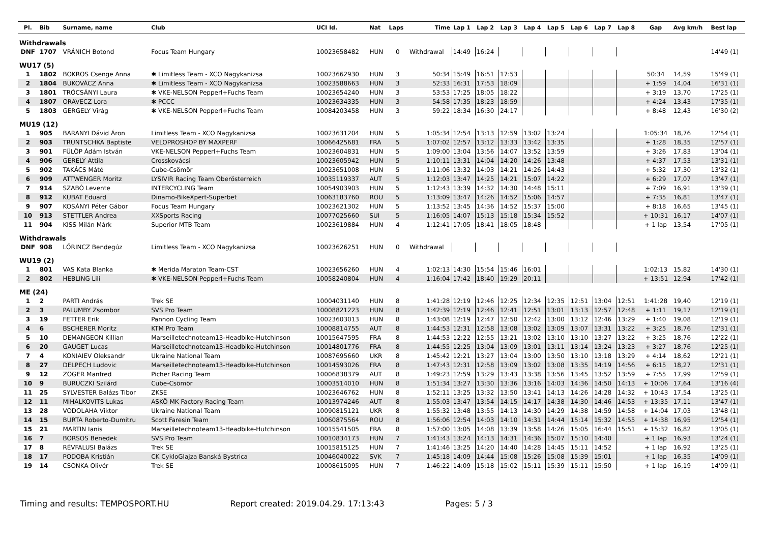| Pl. | Bib | Surname, name | Club | UCI Id. | Nat | Laps | Time | Lap 1 | Lap 2 | Lap 3 | Lap 4 | Lap 5 | Lap 6 | Lap 7 | Lap 8 | Gap | Avg km/h | Best lap |
| --- | --- | --- | --- | --- | --- | --- | --- | --- | --- | --- | --- | --- | --- | --- | --- | --- | --- | --- |
| Withdrawals | | | | | | | | | | | | | | | | | | |
| DNF | 1707 | VRÁNICH Botond | Focus Team Hungary | 10023658482 | HUN | 0 | Withdrawal | 14:49 | 16:24 | | | | | | | | | 14'49 (1) |
| WU17 (5) | | | | | | | | | | | | | | | | | | |
| 1 | 1802 | BOKROS Csenge Anna | ✱ Limitless Team - XCO Nagykanizsa | 10023662930 | HUN | 3 | 50:34 | 15:49 | 16:51 | 17:53 | | | | | | 50:34 | 14,59 | 15'49 (1) |
| 2 | 1804 | BUKOVÁCZ Anna | ✱ Limitless Team - XCO Nagykanizsa | 10023588663 | HUN | 3 | 52:33 | 16:31 | 17:53 | 18:09 | | | | | | + 1:59 | 14,04 | 16'31 (1) |
| 3 | 1801 | TRÓCSÁNYI Laura | ✱ VKE-NELSON Pepperl+Fuchs Team | 10023654240 | HUN | 3 | 53:53 | 17:25 | 18:05 | 18:22 | | | | | | + 3:19 | 13,70 | 17'25 (1) |
| 4 | 1807 | ORAVECZ Lora | ✱ PCCC | 10023634335 | HUN | 3 | 54:58 | 17:35 | 18:23 | 18:59 | | | | | | + 4:24 | 13,43 | 17'35 (1) |
| 5 | 1803 | GERGELY Virág | ✱ VKE-NELSON Pepperl+Fuchs Team | 10084203458 | HUN | 3 | 59:22 | 18:34 | 16:30 | 24:17 | | | | | | + 8:48 | 12,43 | 16'30 (2) |
| MU19 (12) | | | | | | | | | | | | | | | | | | |
| 1 | 905 | BARANYI Dávid Áron | Limitless Team - XCO Nagykanizsa | 10023631204 | HUN | 5 | 1:05:34 | 12:54 | 13:13 | 12:59 | 13:02 | 13:24 | | | | 1:05:34 | 18,76 | 12'54 (1) |
| 2 | 903 | TRUNTSCHKA Baptiste | VELOPROSHOP BY MAXPERF | 10066425681 | FRA | 5 | 1:07:02 | 12:57 | 13:12 | 13:33 | 13:42 | 13:35 | | | | + 1:28 | 18,35 | 12'57 (1) |
| 3 | 901 | FÜLÖP Ádám István | VKE-NELSON Pepperl+Fuchs Team | 10023604831 | HUN | 5 | 1:09:00 | 13:04 | 13:56 | 14:07 | 13:52 | 13:59 | | | | + 3:26 | 17,83 | 13'04 (1) |
| 4 | 906 | GERELY Attila | Crosskovácsi | 10023605942 | HUN | 5 | 1:10:11 | 13:31 | 14:04 | 14:20 | 14:26 | 13:48 | | | | + 4:37 | 17,53 | 13'31 (1) |
| 5 | 902 | TAKÁCS Máté | Cube-Csömör | 10023651008 | HUN | 5 | 1:11:06 | 13:32 | 14:03 | 14:21 | 14:26 | 14:43 | | | | + 5:32 | 17,30 | 13'32 (1) |
| 6 | 909 | ATTWENGER Moritz | LYSIVIR Racing Team Oberösterreich | 10035119337 | AUT | 5 | 1:12:03 | 13:47 | 14:25 | 14:21 | 15:07 | 14:22 | | | | + 6:29 | 17,07 | 13'47 (1) |
| 7 | 914 | SZABÓ Levente | INTERCYCLING Team | 10054903903 | HUN | 5 | 1:12:43 | 13:39 | 14:32 | 14:30 | 14:48 | 15:11 | | | | + 7:09 | 16,91 | 13'39 (1) |
| 8 | 912 | KUBAT Eduard | Dinamo-BikeXpert-Superbet | 10063183760 | ROU | 5 | 1:13:09 | 13:47 | 14:26 | 14:52 | 15:06 | 14:57 | | | | + 7:35 | 16,81 | 13'47 (1) |
| 9 | 907 | KOSÁNYI Péter Gábor | Focus Team Hungary | 10023621302 | HUN | 5 | 1:13:52 | 13:45 | 14:36 | 14:52 | 15:37 | 15:00 | | | | + 8:18 | 16,65 | 13'45 (1) |
| 10 | 913 | STETTLER Andrea | XXSports Racing | 10077025660 | SUI | 5 | 1:16:05 | 14:07 | 15:13 | 15:18 | 15:34 | 15:52 | | | | + 10:31 | 16,17 | 14'07 (1) |
| 11 | 904 | KISS Milán Márk | Superior MTB Team | 10023619884 | HUN | 4 | 1:12:41 | 17:05 | 18:41 | 18:05 | 18:48 | | | | | + 1 lap | 13,54 | 17'05 (1) |
| Withdrawals | | | | | | | | | | | | | | | | | | |
| DNF | 908 | LŐRINCZ Bendegúz | Limitless Team - XCO Nagykanizsa | 10023626251 | HUN | 0 | Withdrawal | | | | | | | | | | | |
| WU19 (2) | | | | | | | | | | | | | | | | | | |
| 1 | 801 | VAS Kata Blanka | ✱ Merida Maraton Team-CST | 10023656260 | HUN | 4 | 1:02:13 | 14:30 | 15:54 | 15:46 | 16:01 | | | | | 1:02:13 | 15,82 | 14'30 (1) |
| 2 | 802 | HEBLING Lili | ✱ VKE-NELSON Pepperl+Fuchs Team | 10058240804 | HUN | 4 | 1:16:04 | 17:42 | 18:40 | 19:29 | 20:11 | | | | | + 13:51 | 12,94 | 17'42 (1) |
| ME (24) | | | | | | | | | | | | | | | | | | |
| 1 | 2 | PARTI András | Trek SE | 10004031140 | HUN | 8 | 1:41:28 | 12:19 | 12:46 | 12:25 | 12:34 | 12:35 | 12:51 | 13:04 | 12:51 | 1:41:28 | 19,40 | 12'19 (1) |
| 2 | 3 | PALUMBY Zsombor | SVS Pro Team | 10008821223 | HUN | 8 | 1:42:39 | 12:19 | 12:46 | 12:41 | 12:51 | 13:01 | 13:13 | 12:57 | 12:48 | + 1:11 | 19,17 | 12'19 (1) |
| 3 | 19 | FETTER Erik | Pannon Cycling Team | 10023603013 | HUN | 8 | 1:43:08 | 12:19 | 12:47 | 12:50 | 12:42 | 13:00 | 13:12 | 12:46 | 13:29 | + 1:40 | 19,08 | 12'19 (1) |
| 4 | 6 | BSCHERER Moritz | KTM Pro Team | 10008814755 | AUT | 8 | 1:44:53 | 12:31 | 12:58 | 13:08 | 13:02 | 13:09 | 13:07 | 13:31 | 13:22 | + 3:25 | 18,76 | 12'31 (1) |
| 5 | 10 | DEMANGEON Killian | Marseilletechnoteam13-Headbike-Hutchinson | 10015647595 | FRA | 8 | 1:44:53 | 12:22 | 12:55 | 13:21 | 13:02 | 13:10 | 13:10 | 13:27 | 13:22 | + 3:25 | 18,76 | 12'22 (1) |
| 6 | 20 | GAUGET Lucas | Marseilletechnoteam13-Headbike-Hutchinson | 10014801776 | FRA | 8 | 1:44:55 | 12:25 | 13:04 | 13:09 | 13:01 | 13:11 | 13:14 | 13:24 | 13:23 | + 3:27 | 18,76 | 12'25 (1) |
| 7 | 4 | KONIAIEV Oleksandr | Ukraine National Team | 10087695660 | UKR | 8 | 1:45:42 | 12:21 | 13:27 | 13:04 | 13:00 | 13:50 | 13:10 | 13:18 | 13:29 | + 4:14 | 18,62 | 12'21 (1) |
| 8 | 27 | DELPECH Ludovic | Marseilletechnoteam13-Headbike-Hutchinson | 10014593026 | FRA | 8 | 1:47:43 | 12:31 | 12:58 | 13:09 | 13:02 | 13:08 | 13:35 | 14:19 | 14:56 | + 6:15 | 18,27 | 12'31 (1) |
| 9 | 12 | ZÖGER Manfred | Picher Racing Team | 10006838379 | AUT | 8 | 1:49:23 | 12:59 | 13:29 | 13:43 | 13:38 | 13:56 | 13:45 | 13:52 | 13:59 | + 7:55 | 17,99 | 12'59 (1) |
| 10 | 9 | BURUCZKI Szilárd | Cube-Csömör | 10003514010 | HUN | 8 | 1:51:34 | 13:27 | 13:30 | 13:36 | 13:16 | 14:03 | 14:36 | 14:50 | 14:13 | + 10:06 | 17,64 | 13'16 (4) |
| 11 | 25 | SYLVESTER Balázs Tibor | ZKSE | 10023646762 | HUN | 8 | 1:52:11 | 13:25 | 13:32 | 13:50 | 13:41 | 14:13 | 14:26 | 14:28 | 14:32 | + 10:43 | 17,54 | 13'25 (1) |
| 12 | 11 | MIHALKOVITS Lukas | ASKÖ MK Factory Racing Team | 10013974246 | AUT | 8 | 1:55:03 | 13:47 | 13:54 | 14:15 | 14:17 | 14:38 | 14:30 | 14:46 | 14:53 | + 13:35 | 17,11 | 13'47 (1) |
| 13 | 28 | VODOLAHA Viktor | Ukraine National Team | 10090815121 | UKR | 8 | 1:55:32 | 13:48 | 13:55 | 14:13 | 14:30 | 14:29 | 14:38 | 14:59 | 14:58 | + 14:04 | 17,03 | 13'48 (1) |
| 14 | 15 | BURTA Roberto-Dumitru | Scott Faresin Team | 10060875564 | ROU | 8 | 1:56:06 | 12:54 | 14:03 | 14:10 | 14:31 | 14:44 | 15:14 | 15:32 | 14:55 | + 14:38 | 16,95 | 12'54 (1) |
| 15 | 21 | MARTIN Ianis | Marseilletechnoteam13-Headbike-Hutchinson | 10015541505 | FRA | 8 | 1:57:00 | 13:05 | 14:08 | 13:39 | 13:58 | 14:26 | 15:05 | 16:44 | 15:51 | + 15:32 | 16,82 | 13'05 (1) |
| 16 | 7 | BORSOS Benedek | SVS Pro Team | 10010834173 | HUN | 7 | 1:41:43 | 13:24 | 14:13 | 14:31 | 14:36 | 15:07 | 15:10 | 14:40 | | + 1 lap | 16,93 | 13'24 (1) |
| 17 | 8 | RÉVFALUSI Balázs | Trek SE | 10015815125 | HUN | 7 | 1:41:46 | 13:25 | 14:20 | 14:40 | 14:28 | 14:45 | 15:11 | 14:52 | | + 1 lap | 16,92 | 13'25 (1) |
| 18 | 17 | PODOBA Kristián | CK CykloGlajza Banská Bystrica | 10046040022 | SVK | 7 | 1:45:18 | 14:09 | 14:44 | 15:08 | 15:26 | 15:08 | 15:39 | 15:01 | | + 1 lap | 16,35 | 14'09 (1) |
| 19 | 14 | CSONKA Olivér | Trek SE | 10008615095 | HUN | 7 | 1:46:22 | 14:09 | 15:18 | 15:02 | 15:11 | 15:39 | 15:11 | 15:50 | | + 1 lap | 16,19 | 14'09 (1) |
Timing and results: TEMPOSPORT.HU Report created: 2019.04.29. 17:13:43 Pages: 5 / 3